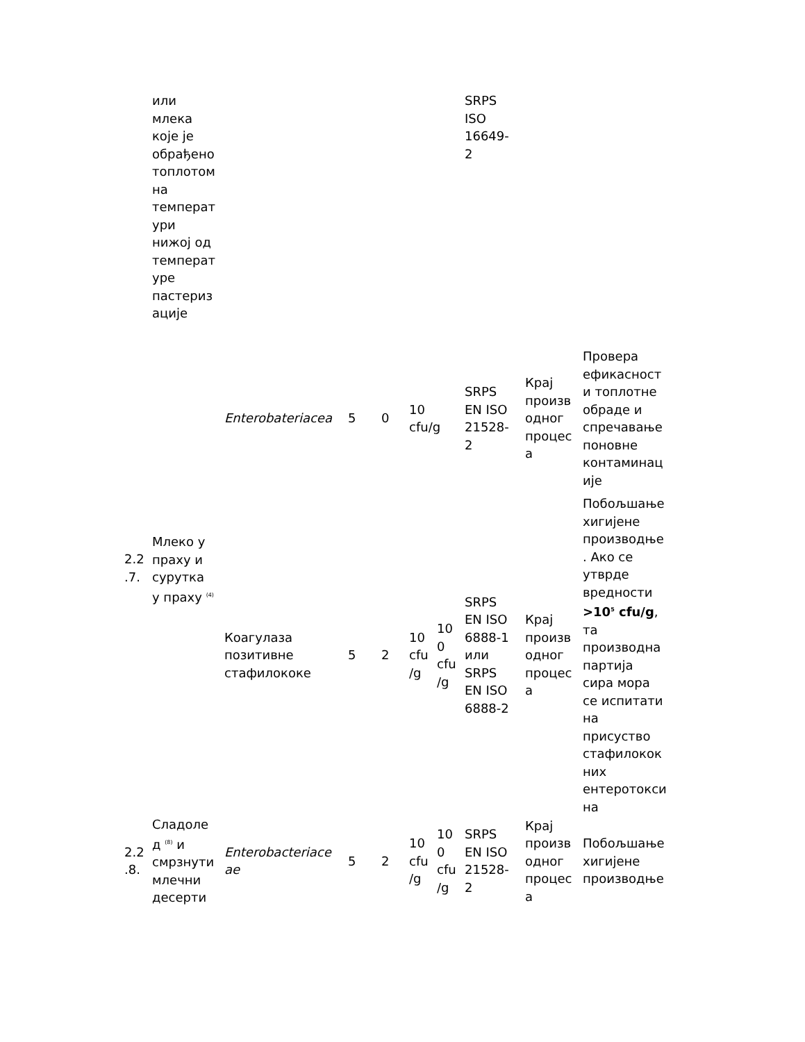| | или млека које је обрађено топлотом на температ ури нижој од температ уре пастериз ације | | | | | | SRPS ISO 16649- 2 | | |
| | | Enterobateriacea | 5 | 0 | 10 cfu/g | | SRPS EN ISO 21528- 2 | Крај произв одног процес а | Провера ефикасност и топлотне обраде и спречавање поновне контаминац ије |
| 2.2 .7. | Млеко у праху и сурутка у праху <sup>(4)</sup> | Коагулаза позитивне стафилококе | 5 | 2 | 10 cfu /g | 10 0 cfu /g | SRPS EN ISO 6888-1 или SRPS EN ISO 6888-2 | Крај произв одног процес а | Побољшање хигијене производње . Ако се утврде вредности >10<sup>5</sup> cfu/g , та производна партија сира мора се испитати на присуство стафилокок них ентеротокси на |
| 2.2 .8. | Сладоле д <sup>(8)</sup> и смрзнути млечни десерти | Enterobacteriace ae | 5 | 2 | 10 cfu /g | 10 0 cfu /g | SRPS EN ISO 21528- 2 | Крај произв одног процес а | Побољшање хигијене производње |